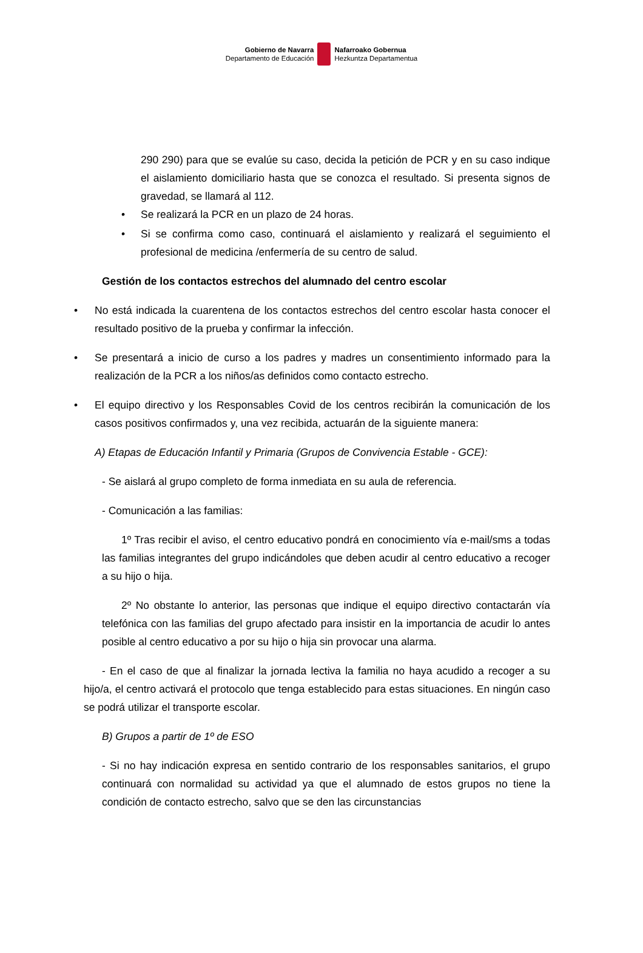Gobierno de Navarra
Departamento de Educación
Nafarroako Gobernua
Hezkuntza Departamentua
290 290) para que se evalúe su caso, decida la petición de PCR y en su caso indique el aislamiento domiciliario hasta que se conozca el resultado. Si presenta signos de gravedad, se llamará al 112.
• Se realizará la PCR en un plazo de 24 horas.
• Si se confirma como caso, continuará el aislamiento y realizará el seguimiento el profesional de medicina /enfermería de su centro de salud.
Gestión de los contactos estrechos del alumnado del centro escolar
• No está indicada la cuarentena de los contactos estrechos del centro escolar hasta conocer el resultado positivo de la prueba y confirmar la infección.
• Se presentará a inicio de curso a los padres y madres un consentimiento informado para la realización de la PCR a los niños/as definidos como contacto estrecho.
• El equipo directivo y los Responsables Covid de los centros recibirán la comunicación de los casos positivos confirmados y, una vez recibida, actuarán de la siguiente manera:
A) Etapas de Educación Infantil y Primaria (Grupos de Convivencia Estable - GCE):
- Se aislará al grupo completo de forma inmediata en su aula de referencia.
- Comunicación a las familias:
1º Tras recibir el aviso, el centro educativo pondrá en conocimiento vía e-mail/sms a todas las familias integrantes del grupo indicándoles que deben acudir al centro educativo a recoger a su hijo o hija.
2º No obstante lo anterior, las personas que indique el equipo directivo contactarán vía telefónica con las familias del grupo afectado para insistir en la importancia de acudir lo antes posible al centro educativo a por su hijo o hija sin provocar una alarma.
- En el caso de que al finalizar la jornada lectiva la familia no haya acudido a recoger a su hijo/a, el centro activará el protocolo que tenga establecido para estas situaciones. En ningún caso se podrá utilizar el transporte escolar.
B) Grupos a partir de 1º de ESO
- Si no hay indicación expresa en sentido contrario de los responsables sanitarios, el grupo continuará con normalidad su actividad ya que el alumnado de estos grupos no tiene la condición de contacto estrecho, salvo que se den las circunstancias